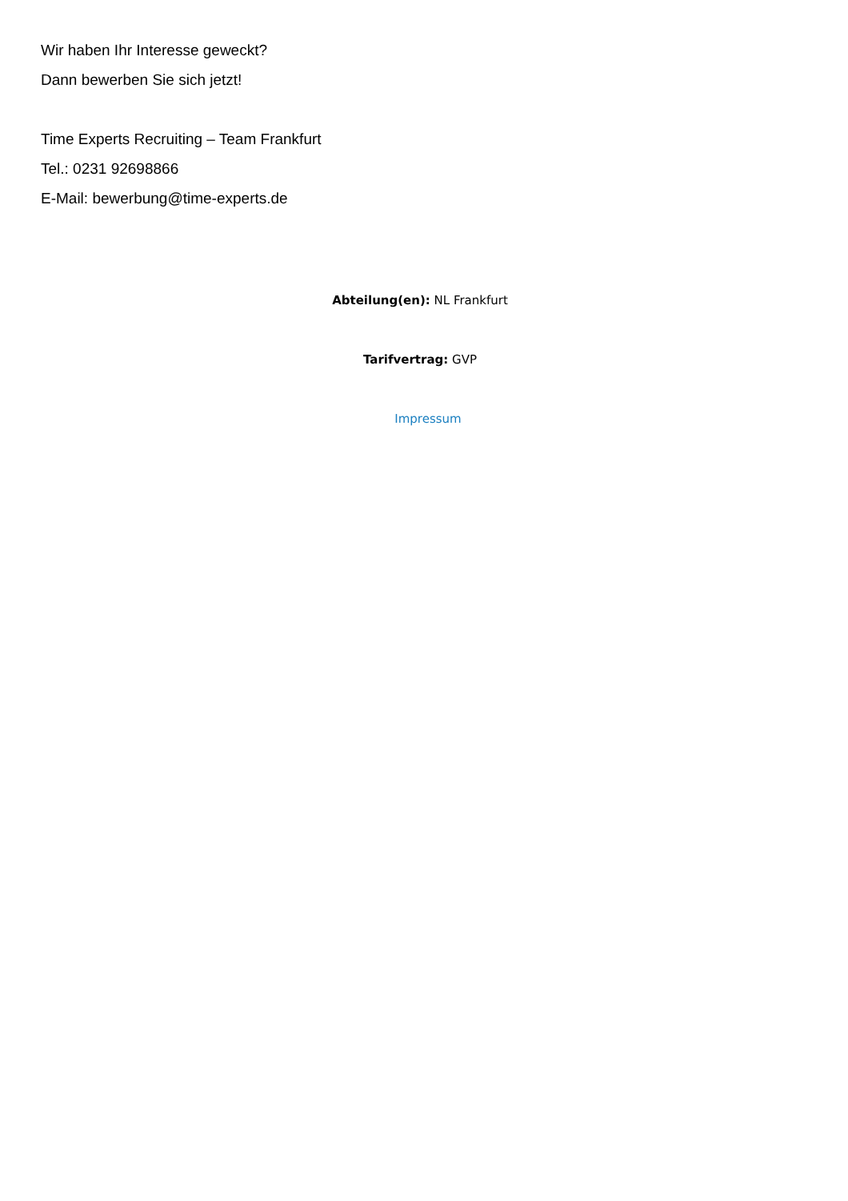Wir haben Ihr Interesse geweckt?
Dann bewerben Sie sich jetzt!
Time Experts Recruiting – Team Frankfurt
Tel.: 0231 92698866
E-Mail: bewerbung@time-experts.de
Abteilung(en): NL Frankfurt
Tarifvertrag: GVP
Impressum